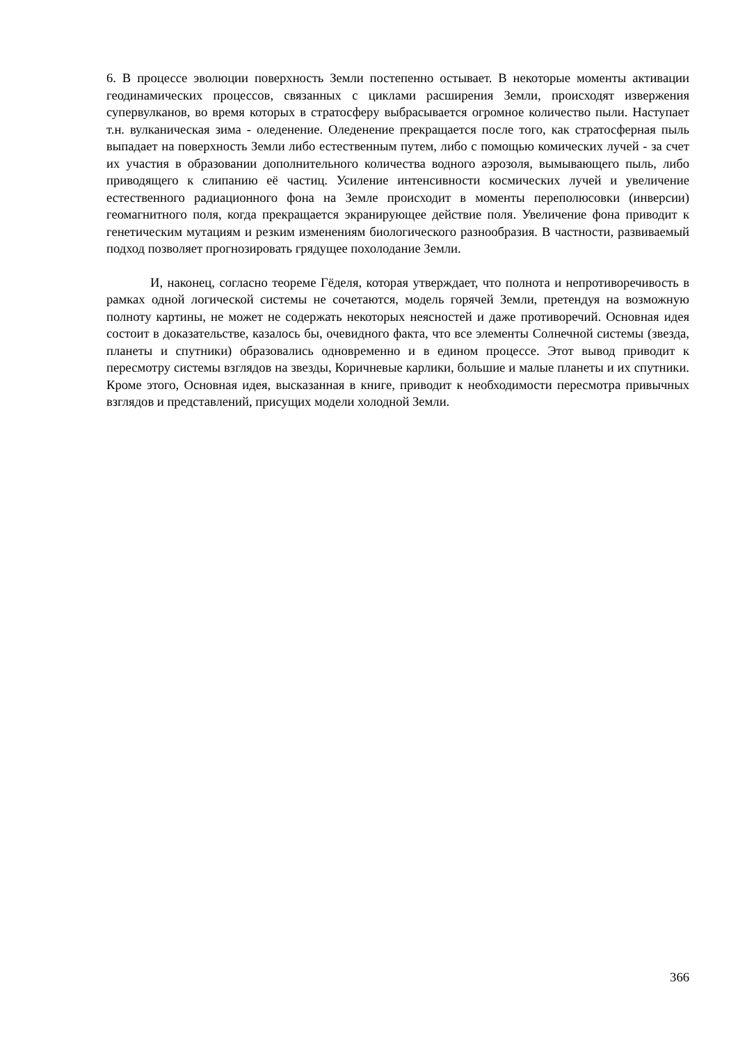6. В процессе эволюции поверхность Земли постепенно остывает. В некоторые моменты активации геодинамических процессов, связанных с циклами расширения Земли, происходят извержения супервулканов, во время которых в стратосферу выбрасывается огромное количество пыли. Наступает т.н. вулканическая зима - оледенение. Оледенение прекращается после того, как стратосферная пыль выпадает на поверхность Земли либо естественным путем, либо с помощью комических лучей - за счет их участия в образовании дополнительного количества водного аэрозоля, вымывающего пыль, либо приводящего к слипанию её частиц. Усиление интенсивности космических лучей и увеличение естественного радиационного фона на Земле происходит в моменты переполюсовки (инверсии) геомагнитного поля, когда прекращается экранирующее действие поля. Увеличение фона приводит к генетическим мутациям и резким изменениям биологического разнообразия. В частности, развиваемый подход позволяет прогнозировать грядущее похолодание Земли.
И, наконец, согласно теореме Гёделя, которая утверждает, что полнота и непротиворечивость в рамках одной логической системы не сочетаются, модель горячей Земли, претендуя на возможную полноту картины, не может не содержать некоторых неясностей и даже противоречий. Основная идея состоит в доказательстве, казалось бы, очевидного факта, что все элементы Солнечной системы (звезда, планеты и спутники) образовались одновременно и в едином процессе. Этот вывод приводит к пересмотру системы взглядов на звезды, Коричневые карлики, большие и малые планеты и их спутники. Кроме этого, Основная идея, высказанная в книге, приводит к необходимости пересмотра привычных взглядов и представлений, присущих модели холодной Земли.
366